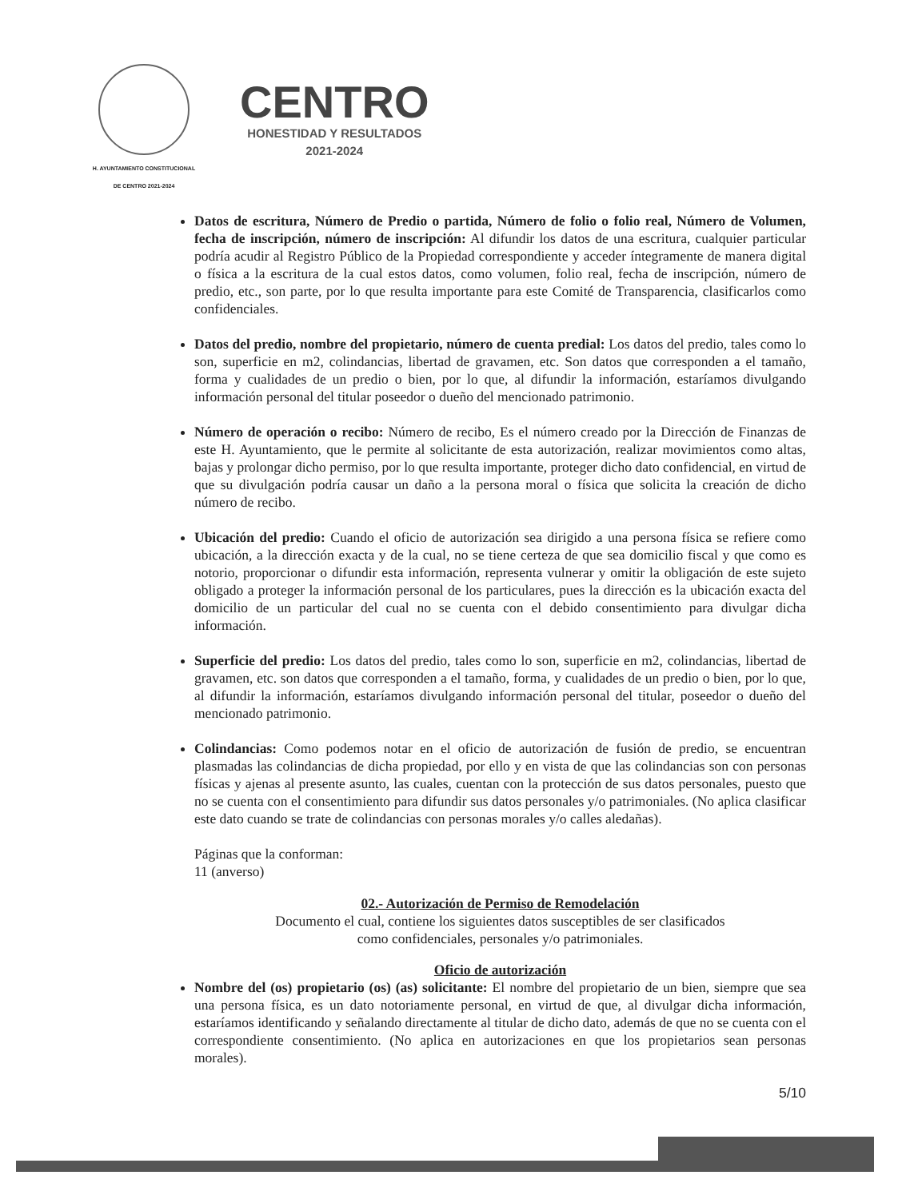H. AYUNTAMIENTO CONSTITUCIONAL
DE CENTRO 2021-2024
CENTRO
HONESTIDAD Y RESULTADOS
2021-2024
Datos de escritura, Número de Predio o partida, Número de folio o folio real, Número de Volumen, fecha de inscripción, número de inscripción: Al difundir los datos de una escritura, cualquier particular podría acudir al Registro Público de la Propiedad correspondiente y acceder íntegramente de manera digital o física a la escritura de la cual estos datos, como volumen, folio real, fecha de inscripción, número de predio, etc., son parte, por lo que resulta importante para este Comité de Transparencia, clasificarlos como confidenciales.
Datos del predio, nombre del propietario, número de cuenta predial: Los datos del predio, tales como lo son, superficie en m2, colindancias, libertad de gravamen, etc. Son datos que corresponden a el tamaño, forma y cualidades de un predio o bien, por lo que, al difundir la información, estaríamos divulgando información personal del titular poseedor o dueño del mencionado patrimonio.
Número de operación o recibo: Número de recibo, Es el número creado por la Dirección de Finanzas de este H. Ayuntamiento, que le permite al solicitante de esta autorización, realizar movimientos como altas, bajas y prolongar dicho permiso, por lo que resulta importante, proteger dicho dato confidencial, en virtud de que su divulgación podría causar un daño a la persona moral o física que solicita la creación de dicho número de recibo.
Ubicación del predio: Cuando el oficio de autorización sea dirigido a una persona física se refiere como ubicación, a la dirección exacta y de la cual, no se tiene certeza de que sea domicilio fiscal y que como es notorio, proporcionar o difundir esta información, representa vulnerar y omitir la obligación de este sujeto obligado a proteger la información personal de los particulares, pues la dirección es la ubicación exacta del domicilio de un particular del cual no se cuenta con el debido consentimiento para divulgar dicha información.
Superficie del predio: Los datos del predio, tales como lo son, superficie en m2, colindancias, libertad de gravamen, etc. son datos que corresponden a el tamaño, forma, y cualidades de un predio o bien, por lo que, al difundir la información, estaríamos divulgando información personal del titular, poseedor o dueño del mencionado patrimonio.
Colindancias: Como podemos notar en el oficio de autorización de fusión de predio, se encuentran plasmadas las colindancias de dicha propiedad, por ello y en vista de que las colindancias son con personas físicas y ajenas al presente asunto, las cuales, cuentan con la protección de sus datos personales, puesto que no se cuenta con el consentimiento para difundir sus datos personales y/o patrimoniales. (No aplica clasificar este dato cuando se trate de colindancias con personas morales y/o calles aledañas).
Páginas que la conforman:
11 (anverso)
02.- Autorización de Permiso de Remodelación
Documento el cual, contiene los siguientes datos susceptibles de ser clasificados
como confidenciales, personales y/o patrimoniales.
Oficio de autorización
Nombre del (os) propietario (os) (as) solicitante: El nombre del propietario de un bien, siempre que sea una persona física, es un dato notoriamente personal, en virtud de que, al divulgar dicha información, estaríamos identificando y señalando directamente al titular de dicho dato, además de que no se cuenta con el correspondiente consentimiento. (No aplica en autorizaciones en que los propietarios sean personas morales).
5/10